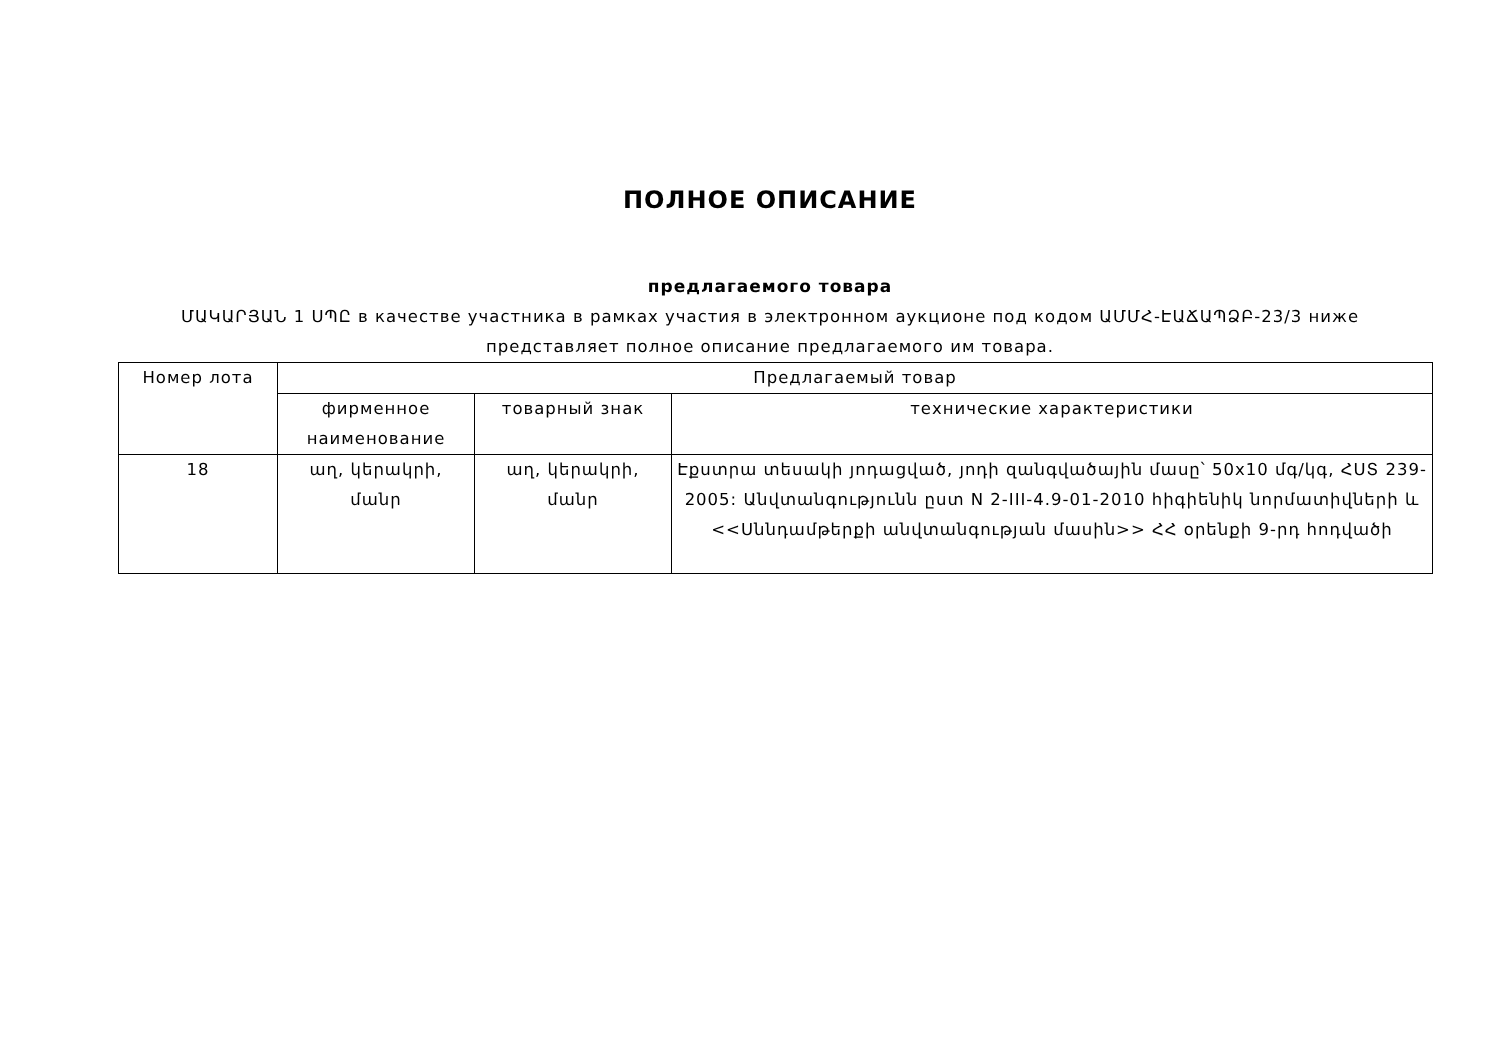ПОЛНОЕ ОПИСАНИЕ
предлагаемого товара
ՄԱԿԱՐՅԱՆ 1 ՍՊԸ в качестве участника в рамках участия в электронном аукционе под кодом ԱՄՄՀ-ԷԱՃԱՊՁԲ-23/3 ниже представляет полное описание предлагаемого им товара.
| Номер лота | Предлагаемый товар | | |
| --- | --- | --- | --- |
| | фирменное наименование | товарный знак | технические характеристики |
| 18 | աղ, կերակրի, մանր | աղ, կերակրի, մանր | Էքստրա տեսակի յոդացված, յոդի զանգվածային մասը՝ 50x10 մգ/կգ, ՀՍՏ 239-2005: Անվտանգությունն ըստ N 2-III-4.9-01-2010 հիգիենիկ նորմատիվների և <<Սննդամթերքի անվտանգության մասին>> ՀՀ օրենքի 9-րդ հոդվածի |